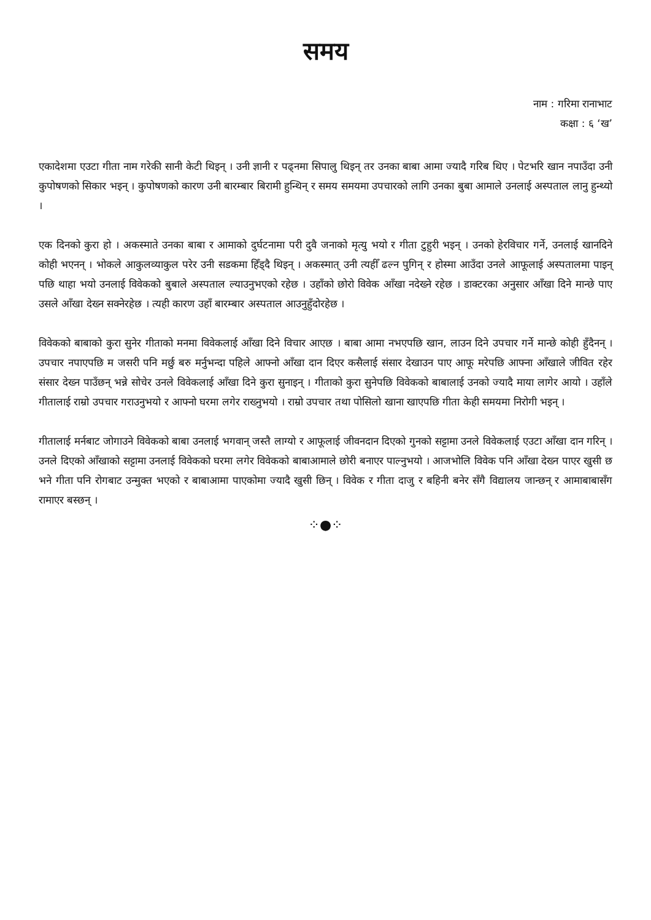समय
नाम : गरिमा रानाभाट
कक्षा : ६ ‘ख’
एकादेशमा एउटा गीता नाम गरेकी सानी केटी थिइन् । उनी ज्ञानी र पढ्नमा सिपालु थिइन् तर उनका बाबा आमा ज्यादै गरिब थिए । पेटभरि खान नपाउँदा उनी कुपोषणको सिकार भइन् । कुपोषणको कारण उनी बारम्बार बिरामी हुन्थिन् र समय समयमा उपचारको लागि उनका बुबा आमाले उनलाई अस्पताल लानु हुन्थ्यो ।
एक दिनको कुरा हो । अकस्माते उनका बाबा र आमाको दुर्घटनामा परी दुवै जनाको मृत्यु भयो र गीता टुहुरी भइन् । उनको हेरविचार गर्ने, उनलाई खानदिने कोही भएनन् । भोकले आकुलव्याकुल परेर उनी सडकमा हिँड्दै थिइन् । अकस्मात् उनी त्यहीँ ढल्न पुगिन् र होस्मा आउँदा उनले आफूलाई अस्पतालमा पाइन् पछि थाहा भयो उनलाई विवेकको बुबाले अस्पताल ल्याउनुभएको रहेछ । उहाँको छोरो विवेक आँखा नदेख्ने रहेछ । डाक्टरका अनुसार आँखा दिने मान्छे पाए उसले आँखा देख्न सक्नेरहेछ । त्यही कारण उहाँ बारम्बार अस्पताल आउनुहुँदोरहेछ ।
विवेकको बाबाको कुरा सुनेर गीताको मनमा विवेकलाई आँखा दिने विचार आएछ । बाबा आमा नभएपछि खान, लाउन दिने उपचार गर्ने मान्छे कोही हुँदैनन् । उपचार नपाएपछि म जसरी पनि मर्छु बरु मर्नुभन्दा पहिले आफ्नो आँखा दान दिएर कसैलाई संसार देखाउन पाए आफू मरेपछि आफ्ना आँखाले जीवित रहेर संसार देख्न पाउँछन् भन्ने सोचेर उनले विवेकलाई आँखा दिने कुरा सुनाइन् । गीताको कुरा सुनेपछि विवेकको बाबालाई उनको ज्यादै माया लागेर आयो । उहाँले गीतालाई राम्रो उपचार गराउनुभयो र आफ्नो घरमा लगेर राख्नुभयो । राम्रो उपचार तथा पोसिलो खाना खाएपछि गीता केही समयमा निरोगी भइन् ।
गीतालाई मर्नबाट जोगाउने विवेकको बाबा उनलाई भगवान् जस्तै लाग्यो र आफूलाई जीवनदान दिएको गुनको सट्टामा उनले विवेकलाई एउटा आँखा दान गरिन् । उनले दिएको आँखाको सट्टामा उनलाई विवेकको घरमा लगेर विवेकको बाबाआमाले छोरी बनाएर पाल्नुभयो । आजभोलि विवेक पनि आँखा देख्न पाएर खुसी छ भने गीता पनि रोगबाट उन्मुक्त भएको र बाबाआमा पाएकोमा ज्यादै खुसी छिन् । विवेक र गीता दाजु र बहिनी बनेर सँगै विद्यालय जान्छन् र आमाबाबासँग रामाएर बस्छन् ।
⁘●⁘